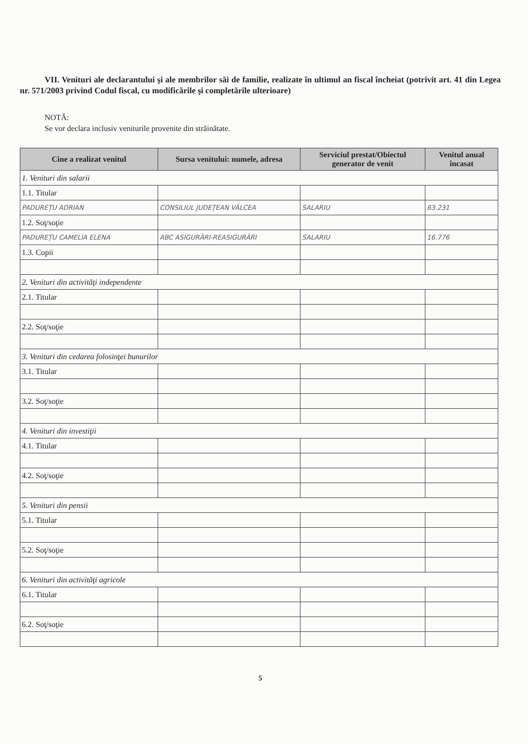VII. Venituri ale declarantului şi ale membrilor săi de familie, realizate în ultimul an fiscal încheiat (potrivit art. 41 din Legea nr. 571/2003 privind Codul fiscal, cu modificările şi completările ulterioare)
NOTĂ:
Se vor declara inclusiv veniturile provenite din străinătate.
| Cine a realizat venitul | Sursa venitului: numele, adresa | Serviciul prestat/Obiectul generator de venit | Venitul anual încasat |
| --- | --- | --- | --- |
| 1. Venituri din salarii | | | |
| 1.1. Titular | | | |
| PADUREȚU ADRIAN | CONSILIUL JUDEȚEAN VÂLCEA | SALARIU | 63.231 |
| 1.2. Soţ/soţie | | | |
| PADUREȚU CAMELIA ELENA | ABC ASIGURĂRI-REASIGURĂRI | SALARIU | 16.776 |
| 1.3. Copii | | | |
| 2. Venituri din activităţi independente | | | |
| 2.1. Titular | | | |
| 2.2. Soţ/soţie | | | |
| 3. Venituri din cedarea folosinţei bunurilor | | | |
| 3.1. Titular | | | |
| 3.2. Soţ/soţie | | | |
| 4. Venituri din investiţii | | | |
| 4.1. Titular | | | |
| 4.2. Soţ/soţie | | | |
| 5. Venituri din pensii | | | |
| 5.1. Titular | | | |
| 5.2. Soţ/soţie | | | |
| 6. Venituri din activităţi agricole | | | |
| 6.1. Titular | | | |
| 6.2. Soţ/soţie | | | |
5